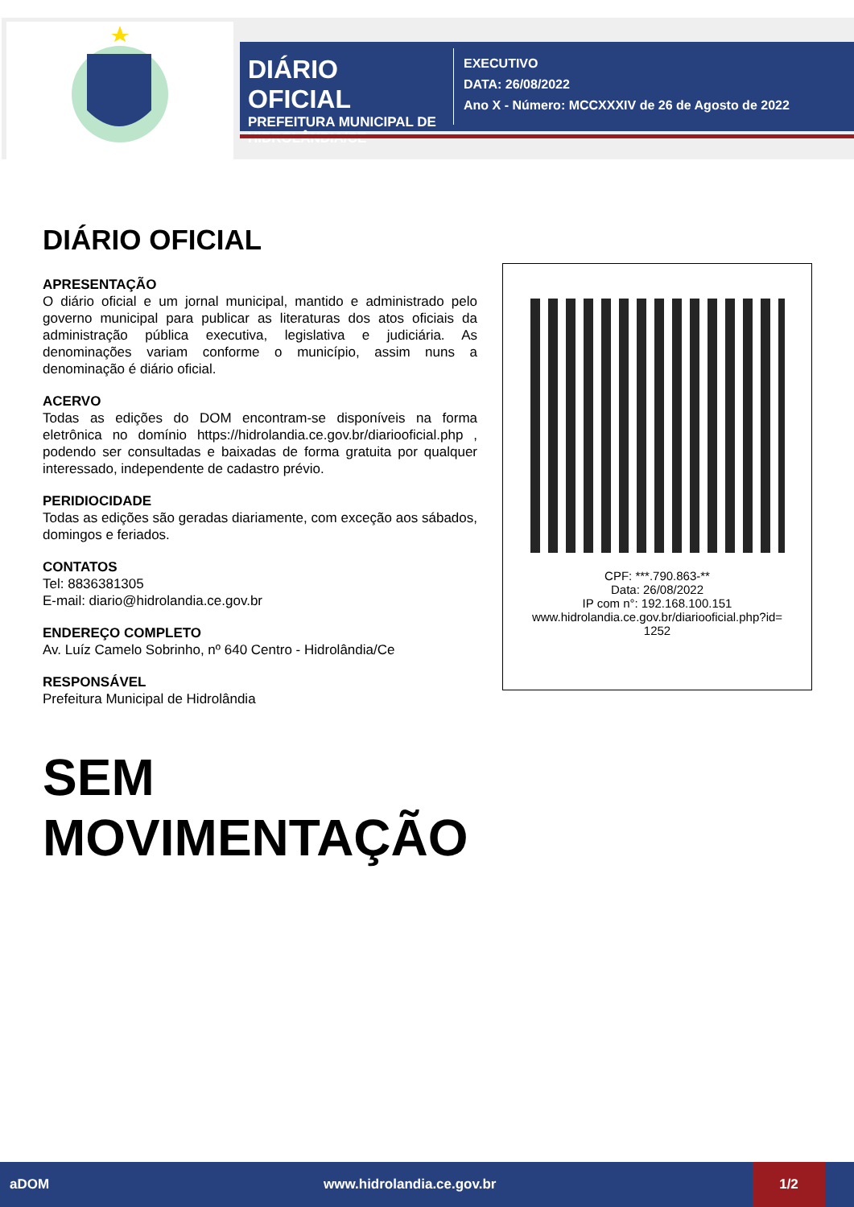DIÁRIO OFICIAL
PREFEITURA MUNICIPAL DE HIDROLÂNDIA/CE
EXECUTIVO
DATA: 26/08/2022
Ano X - Número: MCCXXXIV de 26 de Agosto de 2022
DIÁRIO OFICIAL
APRESENTAÇÃO
O diário oficial e um jornal municipal, mantido e administrado pelo governo municipal para publicar as literaturas dos atos oficiais da administração pública executiva, legislativa e judiciária. As denominações variam conforme o município, assim nuns a denominação é diário oficial.
ACERVO
Todas as edições do DOM encontram-se disponíveis na forma eletrônica no domínio https://hidrolandia.ce.gov.br/diariooficial.php , podendo ser consultadas e baixadas de forma gratuita por qualquer interessado, independente de cadastro prévio.
PERIDIOCIDADE
Todas as edições são geradas diariamente, com exceção aos sábados, domingos e feriados.
CONTATOS
Tel: 8836381305
E-mail: diario@hidrolandia.ce.gov.br
ENDEREÇO COMPLETO
Av. Luíz Camelo Sobrinho, nº 640 Centro - Hidrolândia/Ce
RESPONSÁVEL
Prefeitura Municipal de Hidrolândia
SEM
MOVIMENTAÇÃO
CPF: ***.790.863-**
Data: 26/08/2022
IP com n°: 192.168.100.151
www.hidrolandia.ce.gov.br/diariooficial.php?id=
1252
aDOM www.hidrolandia.ce.gov.br 1/2